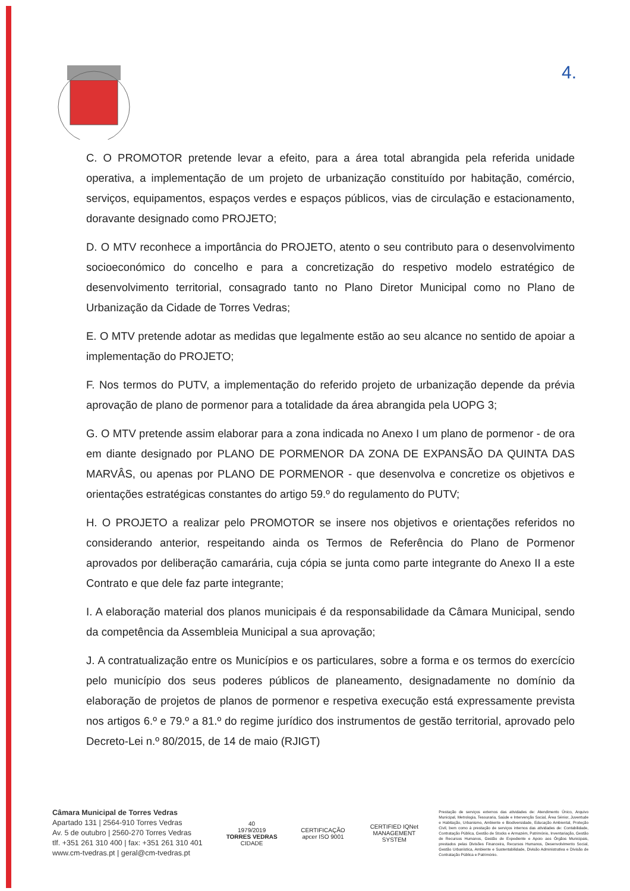4.
C. O PROMOTOR pretende levar a efeito, para a área total abrangida pela referida unidade operativa, a implementação de um projeto de urbanização constituído por habitação, comércio, serviços, equipamentos, espaços verdes e espaços públicos, vias de circulação e estacionamento, doravante designado como PROJETO;
D. O MTV reconhece a importância do PROJETO, atento o seu contributo para o desenvolvimento socioeconómico do concelho e para a concretização do respetivo modelo estratégico de desenvolvimento territorial, consagrado tanto no Plano Diretor Municipal como no Plano de Urbanização da Cidade de Torres Vedras;
E. O MTV pretende adotar as medidas que legalmente estão ao seu alcance no sentido de apoiar a implementação do PROJETO;
F. Nos termos do PUTV, a implementação do referido projeto de urbanização depende da prévia aprovação de plano de pormenor para a totalidade da área abrangida pela UOPG 3;
G. O MTV pretende assim elaborar para a zona indicada no Anexo I um plano de pormenor - de ora em diante designado por PLANO DE PORMENOR DA ZONA DE EXPANSÃO DA QUINTA DAS MARVÂS, ou apenas por PLANO DE PORMENOR - que desenvolva e concretize os objetivos e orientações estratégicas constantes do artigo 59.º do regulamento do PUTV;
H. O PROJETO a realizar pelo PROMOTOR se insere nos objetivos e orientações referidos no considerando anterior, respeitando ainda os Termos de Referência do Plano de Pormenor aprovados por deliberação camarária, cuja cópia se junta como parte integrante do Anexo II a este Contrato e que dele faz parte integrante;
I. A elaboração material dos planos municipais é da responsabilidade da Câmara Municipal, sendo da competência da Assembleia Municipal a sua aprovação;
J. A contratualização entre os Municípios e os particulares, sobre a forma e os termos do exercício pelo município dos seus poderes públicos de planeamento, designadamente no domínio da elaboração de projetos de planos de pormenor e respetiva execução está expressamente prevista nos artigos 6.º e 79.º a 81.º do regime jurídico dos instrumentos de gestão territorial, aprovado pelo Decreto-Lei n.º 80/2015, de 14 de maio (RJIGT)
Câmara Municipal de Torres Vedras
Apartado 131 | 2564-910 Torres Vedras
Av. 5 de outubro | 2560-270 Torres Vedras
tlf. +351 261 310 400 | fax: +351 261 310 401
www.cm-tvedras.pt | geral@cm-tvedras.pt
40
1979/2019
TORRES VEDRAS
CIDADE
CERTIFICAÇÃO apcer ISO 9001
CERTIFIED IQNet MANAGEMENT SYSTEM
Prestação de serviços externos das atividades de: Atendimento Único, Arquivo Municipal, Metrologia, Tesouraria, Saúde e Intervenção Social, Área Sénior, Juventude e Habitação, Urbanismo, Ambiente e Biodiversidade, Educação Ambiental, Proteção Civil, bem como à prestação de serviços internos das atividades de: Contabilidade, Contratação Pública, Gestão de Stocks e Armazém, Património, Inventariação, Gestão de Recursos Humanos, Gestão de Expediente e Apoio aos Órgãos Municipais, prestados pelas Divisões Financeira, Recursos Humanos, Desenvolvimento Social, Gestão Urbanística, Ambiente e Sustentabilidade, Divisão Administrativa e Divisão de Contratação Pública e Património.